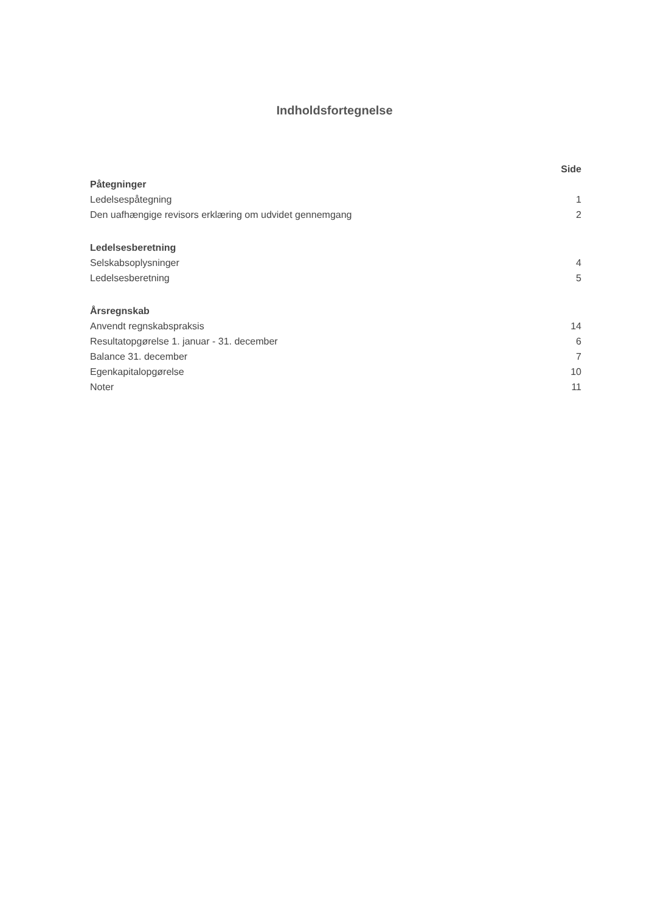Indholdsfortegnelse
| | Side |
| --- | --- |
| Påtegninger | |
| Ledelsespåtegning | 1 |
| Den uafhængige revisors erklæring om udvidet gennemgang | 2 |
| Ledelsesberetning | |
| Selskabsoplysninger | 4 |
| Ledelsesberetning | 5 |
| Årsregnskab | |
| Anvendt regnskabspraksis | 14 |
| Resultatopgørelse 1. januar - 31. december | 6 |
| Balance 31. december | 7 |
| Egenkapitalopgørelse | 10 |
| Noter | 11 |